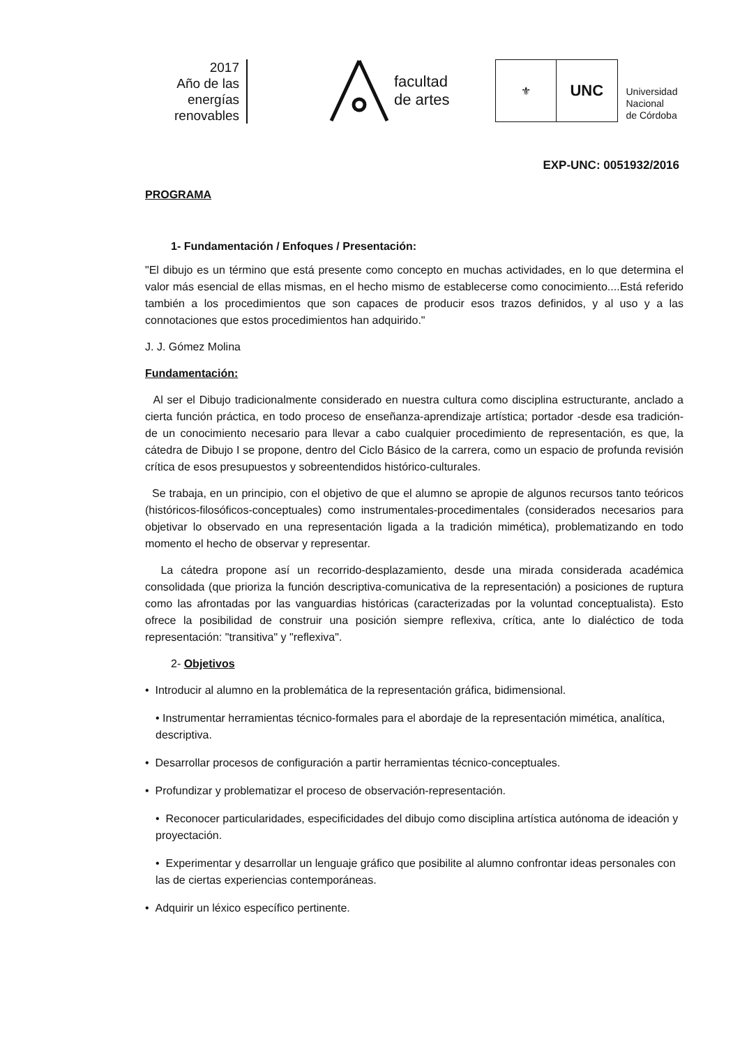2017
Año de las
energías
renovables
facultad
de artes
⚜
UNC
Universidad
Nacional
de Córdoba
EXP-UNC: 0051932/2016
PROGRAMA
1- Fundamentación / Enfoques / Presentación:
"El dibujo es un término que está presente como concepto en muchas actividades, en lo que determina el valor más esencial de ellas mismas, en el hecho mismo de establecerse como conocimiento....Está referido también a los procedimientos que son capaces de producir esos trazos definidos, y al uso y a las connotaciones que estos procedimientos han adquirido."
J. J. Gómez Molina
Fundamentación:
Al ser el Dibujo tradicionalmente considerado en nuestra cultura como disciplina estructurante, anclado a cierta función práctica, en todo proceso de enseñanza-aprendizaje artística; portador -desde esa tradición- de un conocimiento necesario para llevar a cabo cualquier procedimiento de representación, es que, la cátedra de Dibujo I se propone, dentro del Ciclo Básico de la carrera, como un espacio de profunda revisión crítica de esos presupuestos y sobreentendidos histórico-culturales.
Se trabaja, en un principio, con el objetivo de que el alumno se apropie de algunos recursos tanto teóricos (históricos-filosóficos-conceptuales) como instrumentales-procedimentales (considerados necesarios para objetivar lo observado en una representación ligada a la tradición mimética), problematizando en todo momento el hecho de observar y representar.
La cátedra propone así un recorrido-desplazamiento, desde una mirada considerada académica consolidada (que prioriza la función descriptiva-comunicativa de la representación) a posiciones de ruptura como las afrontadas por las vanguardias históricas (caracterizadas por la voluntad conceptualista). Esto ofrece la posibilidad de construir una posición siempre reflexiva, crítica, ante lo dialéctico de toda representación: "transitiva" y "reflexiva".
2- Objetivos
• Introducir al alumno en la problemática de la representación gráfica, bidimensional.
• Instrumentar herramientas técnico-formales para el abordaje de la representación mimética, analítica, descriptiva.
• Desarrollar procesos de configuración a partir herramientas técnico-conceptuales.
• Profundizar y problematizar el proceso de observación-representación.
• Reconocer particularidades, especificidades del dibujo como disciplina artística autónoma de ideación y proyectación.
• Experimentar y desarrollar un lenguaje gráfico que posibilite al alumno confrontar ideas personales con las de ciertas experiencias contemporáneas.
• Adquirir un léxico específico pertinente.